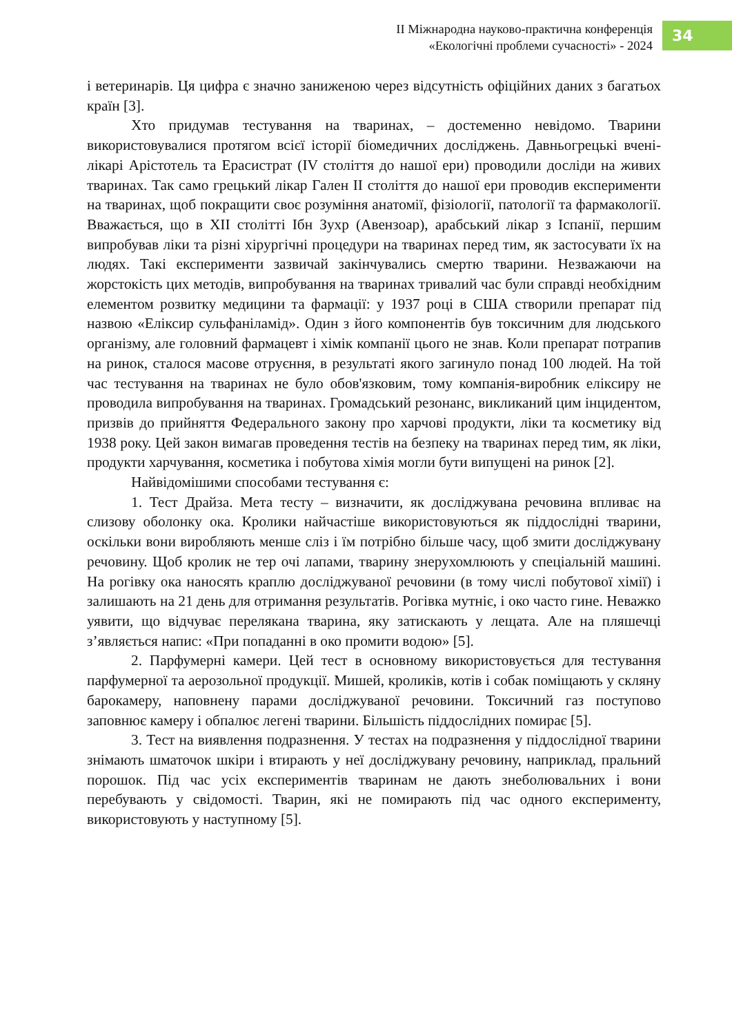II Міжнародна науково-практична конференція
«Екологічні проблеми сучасності» - 2024
34
і ветеринарів. Ця цифра є значно заниженою через відсутність офіційних даних з багатьох країн [3].
Хто придумав тестування на тваринах, – достеменно невідомо. Тварини використовувалися протягом всієї історії біомедичних досліджень. Давньогрецькі вчені-лікарі Арістотель та Ерасистрат (IV століття до нашої ери) проводили досліди на живих тваринах. Так само грецький лікар Гален II століття до нашої ери проводив експерименти на тваринах, щоб покращити своє розуміння анатомії, фізіології, патології та фармакології. Вважається, що в XII столітті Ібн Зухр (Авензоар), арабський лікар з Іспанії, першим випробував ліки та різні хірургічні процедури на тваринах перед тим, як застосувати їх на людях. Такі експерименти зазвичай закінчувались смертю тварини. Незважаючи на жорстокість цих методів, випробування на тваринах тривалий час були справді необхідним елементом розвитку медицини та фармації: у 1937 році в США створили препарат під назвою «Еліксир сульфаніламід». Один з його компонентів був токсичним для людського організму, але головний фармацевт і хімік компанії цього не знав. Коли препарат потрапив на ринок, сталося масове отруєння, в результаті якого загинуло понад 100 людей. На той час тестування на тваринах не було обов'язковим, тому компанія-виробник еліксиру не проводила випробування на тваринах. Громадський резонанс, викликаний цим інцидентом, призвів до прийняття Федерального закону про харчові продукти, ліки та косметику від 1938 року. Цей закон вимагав проведення тестів на безпеку на тваринах перед тим, як ліки, продукти харчування, косметика і побутова хімія могли бути випущені на ринок [2].
Найвідомішими способами тестування є:
1. Тест Драйза. Мета тесту – визначити, як досліджувана речовина впливає на слизову оболонку ока. Кролики найчастіше використовуються як піддослідні тварини, оскільки вони виробляють менше сліз і їм потрібно більше часу, щоб змити досліджувану речовину. Щоб кролик не тер очі лапами, тварину знерухомлюють у спеціальній машині. На рогівку ока наносять краплю досліджуваної речовини (в тому числі побутової хімії) і залишають на 21 день для отримання результатів. Рогівка мутніє, і око часто гине. Неважко уявити, що відчуває перелякана тварина, яку затискають у лещата. Але на пляшечці з’являється напис: «При попаданні в око промити водою» [5].
2. Парфумерні камери. Цей тест в основному використовується для тестування парфумерної та аерозольної продукції. Мишей, кроликів, котів і собак поміщають у скляну барокамеру, наповнену парами досліджуваної речовини. Токсичний газ поступово заповнює камеру і обпалює легені тварини. Більшість піддослідних помирає [5].
3. Тест на виявлення подразнення. У тестах на подразнення у піддослідної тварини знімають шматочок шкіри і втирають у неї досліджувану речовину, наприклад, пральний порошок. Під час усіх експериментів тваринам не дають знеболювальних і вони перебувають у свідомості. Тварин, які не помирають під час одного експерименту, використовують у наступному [5].